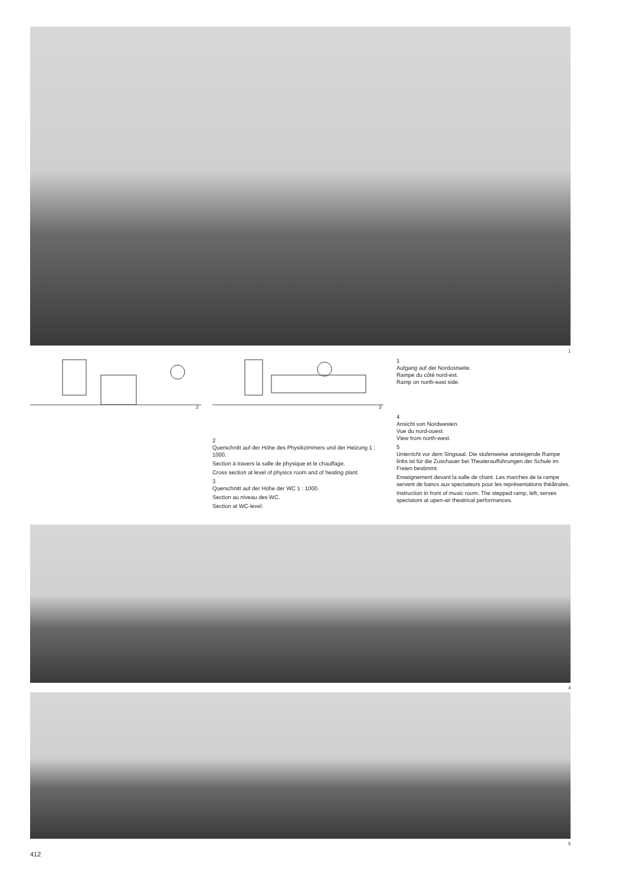1
2 3
1
Aufgang auf der Nordostseite.
Rampe du côté nord-est.
Ramp on north-east side.
2
Querschnitt auf der Höhe des Physikzimmers und der Heizung 1 : 1000.
Section à travers la salle de physique et le chauffage.
Cross section at level of physics room and of heating plant.
3
Querschnitt auf der Höhe der WC 1 : 1000.
Section au niveau des WC.
Section at WC-level.
4
Ansicht von Nordwesten.
Vue du nord-ouest.
View from north-west.
5
Unterricht vor dem Singsaal. Die stufenweise ansteigende Rampe links ist für die Zuschauer bei Theateraufführungen der Schule im Freien bestimmt.
Enseignement devant la salle de chant. Les marches de la rampe servent de bancs aux spectateurs pour les représentations théâtrales.
Instruction in front of music room. The stepped ramp, left, serves spectators at open-air theatrical performances.
4
5
412